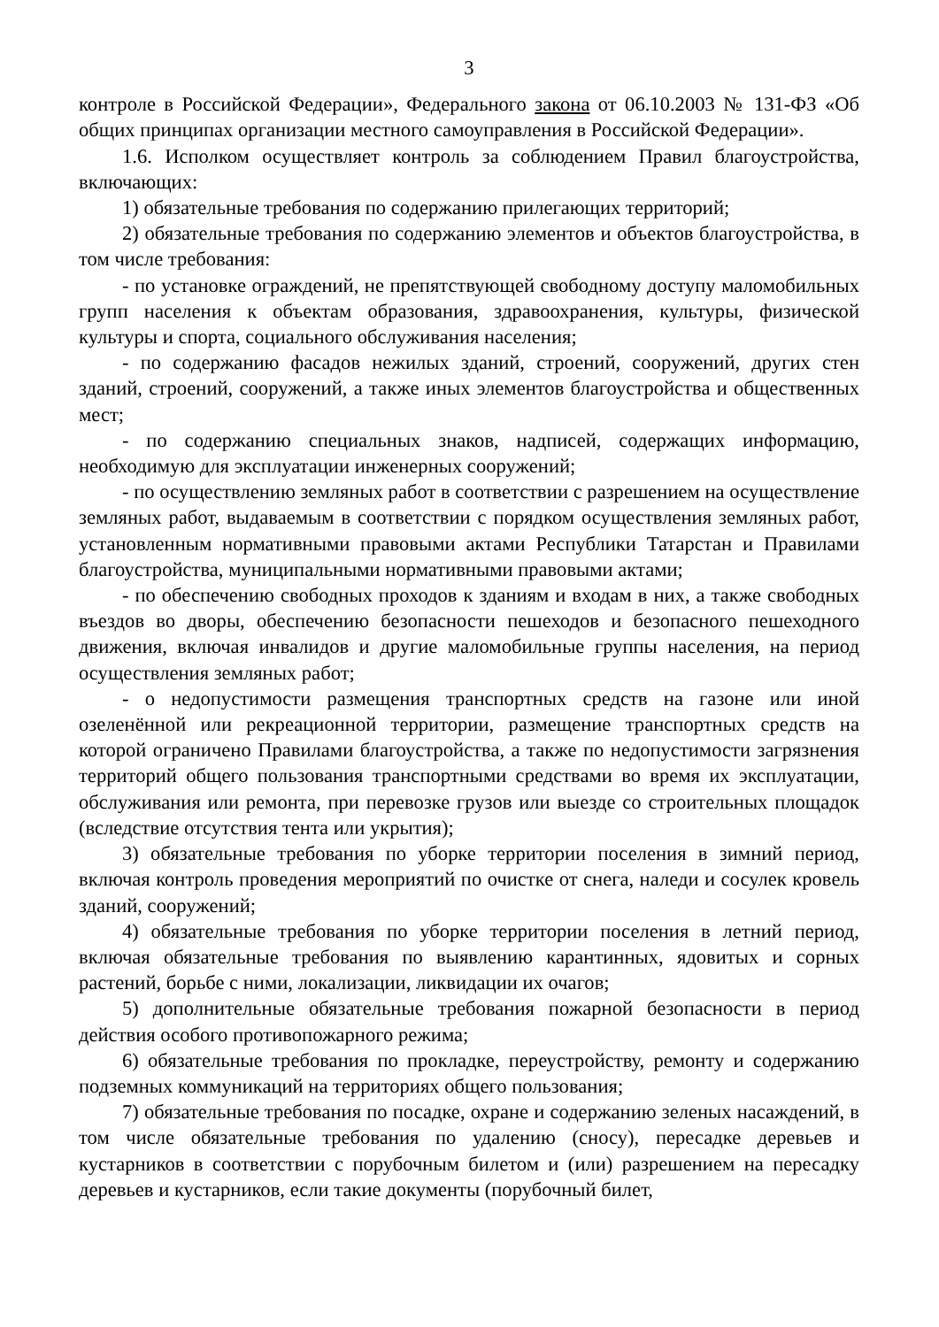3
контроле в Российской Федерации», Федерального закона от 06.10.2003 № 131-ФЗ «Об общих принципах организации местного самоуправления в Российской Федерации».
1.6. Исполком осуществляет контроль за соблюдением Правил благоустройства, включающих:
1) обязательные требования по содержанию прилегающих территорий;
2) обязательные требования по содержанию элементов и объектов благоустройства, в том числе требования:
- по установке ограждений, не препятствующей свободному доступу маломобильных групп населения к объектам образования, здравоохранения, культуры, физической культуры и спорта, социального обслуживания населения;
- по содержанию фасадов нежилых зданий, строений, сооружений, других стен зданий, строений, сооружений, а также иных элементов благоустройства и общественных мест;
- по содержанию специальных знаков, надписей, содержащих информацию, необходимую для эксплуатации инженерных сооружений;
- по осуществлению земляных работ в соответствии с разрешением на осуществление земляных работ, выдаваемым в соответствии с порядком осуществления земляных работ, установленным нормативными правовыми актами Республики Татарстан и Правилами благоустройства, муниципальными нормативными правовыми актами;
- по обеспечению свободных проходов к зданиям и входам в них, а также свободных въездов во дворы, обеспечению безопасности пешеходов и безопасного пешеходного движения, включая инвалидов и другие маломобильные группы населения, на период осуществления земляных работ;
- о недопустимости размещения транспортных средств на газоне или иной озеленённой или рекреационной территории, размещение транспортных средств на которой ограничено Правилами благоустройства, а также по недопустимости загрязнения территорий общего пользования транспортными средствами во время их эксплуатации, обслуживания или ремонта, при перевозке грузов или выезде со строительных площадок (вследствие отсутствия тента или укрытия);
3) обязательные требования по уборке территории поселения в зимний период, включая контроль проведения мероприятий по очистке от снега, наледи и сосулек кровель зданий, сооружений;
4) обязательные требования по уборке территории поселения в летний период, включая обязательные требования по выявлению карантинных, ядовитых и сорных растений, борьбе с ними, локализации, ликвидации их очагов;
5) дополнительные обязательные требования пожарной безопасности в период действия особого противопожарного режима;
6) обязательные требования по прокладке, переустройству, ремонту и содержанию подземных коммуникаций на территориях общего пользования;
7) обязательные требования по посадке, охране и содержанию зеленых насаждений, в том числе обязательные требования по удалению (сносу), пересадке деревьев и кустарников в соответствии с порубочным билетом и (или) разрешением на пересадку деревьев и кустарников, если такие документы (порубочный билет,